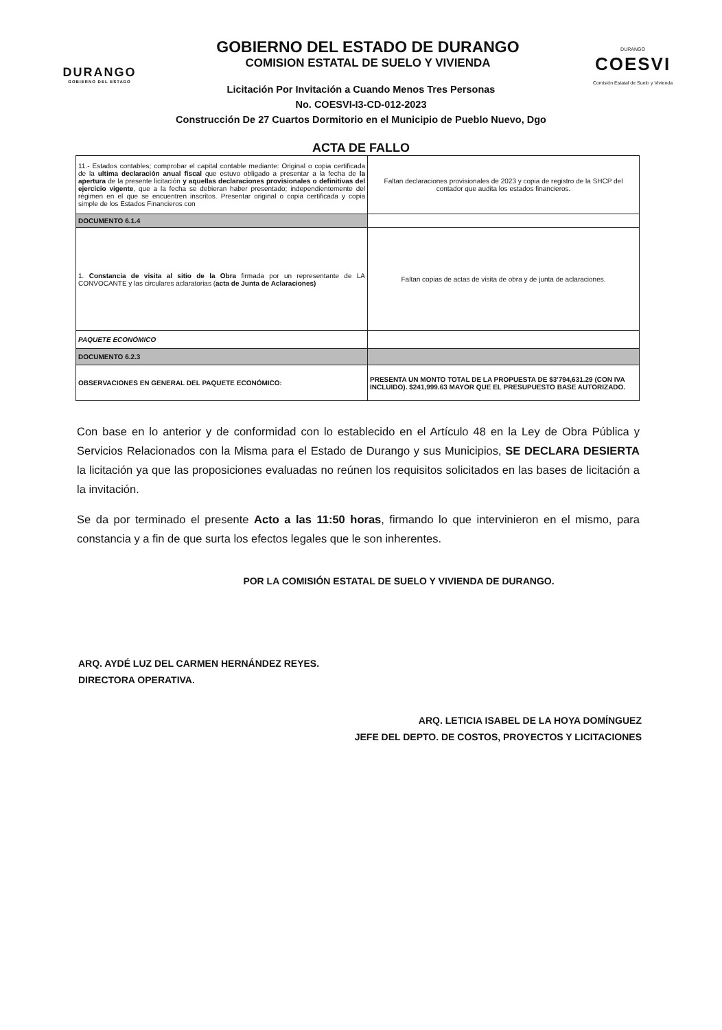DURANGO
GOBIERNO DEL ESTADO
GOBIERNO DEL ESTADO DE DURANGO
COMISION ESTATAL DE SUELO Y VIVIENDA
DURANGO
COESVI
Comisión Estatal de Suelo y Vivienda
Licitación Por Invitación a Cuando Menos Tres Personas
No. COESVI-I3-CD-012-2023
Construcción De 27 Cuartos Dormitorio en el Municipio de Pueblo Nuevo, Dgo
ACTA DE FALLO
| 11.- Estados contables; comprobar el capital contable mediante: Original o copia certificada de la ultima declaración anual fiscal que estuvo obligado a presentar a la fecha de la apertura de la presente licitación y aquellas declaraciones provisionales o definitivas del ejercicio vigente , que a la fecha se debieran haber presentado; independientemente del régimen en el que se encuentren inscritos. Presentar original o copia certificada y copia simple de los Estados Financieros con | Faltan declaraciones provisionales de 2023 y copia de registro de la SHCP del contador que audita los estados financieros. |
| DOCUMENTO 6.1.4 | |
| 1. Constancia de visita al sitio de la Obra firmada por un representante de LA CONVOCANTE y las circulares aclaratorias ( acta de Junta de Aclaraciones) | Faltan copias de actas de visita de obra y de junta de aclaraciones. |
| PAQUETE ECONÓMICO | |
| DOCUMENTO 6.2.3 | |
| OBSERVACIONES EN GENERAL DEL PAQUETE ECONÓMICO: | PRESENTA UN MONTO TOTAL DE LA PROPUESTA DE $3'794,631.29 (CON IVA INCLUIDO). $241,999.63 MAYOR QUE EL PRESUPUESTO BASE AUTORIZADO. |
Con base en lo anterior y de conformidad con lo establecido en el Artículo 48 en la Ley de Obra Pública y Servicios Relacionados con la Misma para el Estado de Durango y sus Municipios, SE DECLARA DESIERTA la licitación ya que las proposiciones evaluadas no reúnen los requisitos solicitados en las bases de licitación a la invitación.
Se da por terminado el presente Acto a las 11:50 horas, firmando lo que intervinieron en el mismo, para constancia y a fin de que surta los efectos legales que le son inherentes.
POR LA COMISIÓN ESTATAL DE SUELO Y VIVIENDA DE DURANGO.
ARQ. AYDÉ LUZ DEL CARMEN HERNÁNDEZ REYES.
DIRECTORA OPERATIVA.
ARQ. LETICIA ISABEL DE LA HOYA DOMÍNGUEZ
JEFE DEL DEPTO. DE COSTOS, PROYECTOS Y LICITACIONES